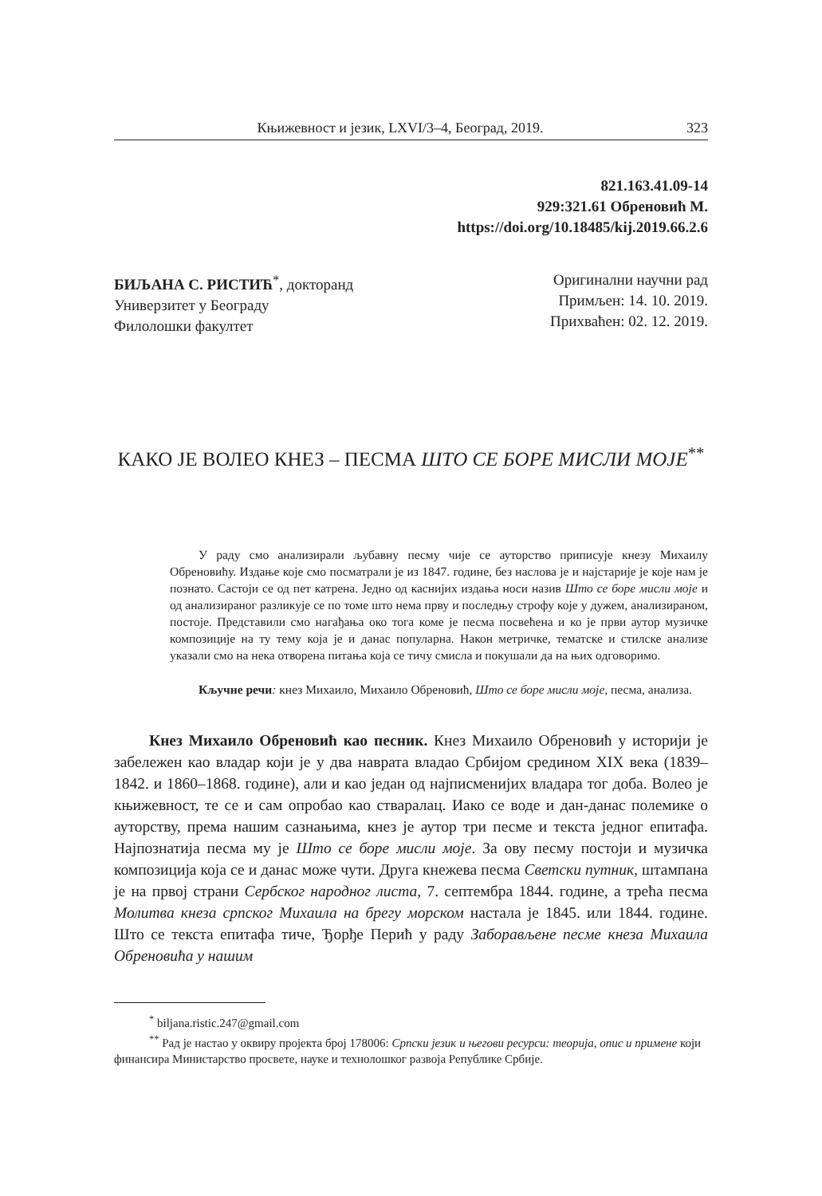Књижевност и језик, LXVI/3–4, Београд, 2019. 323
821.163.41.09-14
929:321.61 Обреновић М.
https://doi.org/10.18485/kij.2019.66.2.6
БИЉАНА С. РИСТИЋ<sup>*</sup>, докторанд
Универзитет у Београду
Филолошки факултет
Оригинални научни рад
Примљен: 14. 10. 2019.
Прихваћен: 02. 12. 2019.
КАКО ЈЕ ВОЛЕО КНЕЗ – ПЕСМА ШТО СЕ БОРЕ МИСЛИ МОЈЕ<sup>**</sup>
У раду смо анализирали љубавну песму чије се ауторство приписује кнезу Михаилу Обреновићу. Издање које смо посматрали је из 1847. године, без наслова је и најстарије је које нам је познато. Састоји се од пет катрена. Једно од каснијих издања носи назив Што се боре мисли моје и од анализираног разликује се по томе што нема прву и последњу строфу које у дужем, анализираном, постоје. Представили смо нагађања око тога коме је песма посвећена и ко је први аутор музичке композиције на ту тему која је и данас популарна. Након метричке, тематске и стилске анализе указали смо на нека отворена питања која се тичу смисла и покушали да на њих одговоримо.
Кључне речи: кнез Михаило, Михаило Обреновић, Што се боре мисли моје, песма, анализа.
Кнез Михаило Обреновић као песник. Кнез Михаило Обреновић у историји је забележен као владар који је у два наврата владао Србијом средином XIX века (1839–1842. и 1860–1868. године), али и као један од најписменијих владара тог доба. Волео је књижевност, те се и сам опробао као стваралац. Иако се воде и дан-данас полемике о ауторству, према нашим сазнањима, кнез је аутор три песме и текста једног епитафа. Најпознатија песма му је Што се боре мисли моје. За ову песму постоји и музичка композиција која се и данас може чути. Друга кнежева песма Светски путник, штампана је на првој страни Сербског народног листа, 7. септембра 1844. године, а трећа песма Молитва кнеза српског Михаила на брегу морском настала је 1845. или 1844. године. Што се текста епитафа тиче, Ђорђе Перић у раду Заборављене песме кнеза Михаила Обреновића у нашим
<sup>*</sup> biljana.ristic.247@gmail.com
<sup>**</sup> Рад је настао у оквиру пројекта број 178006: Српски језик и његови ресурси: теорија, опис и примене који финансира Министарство просвете, науке и технолошког развоја Републике Србије.